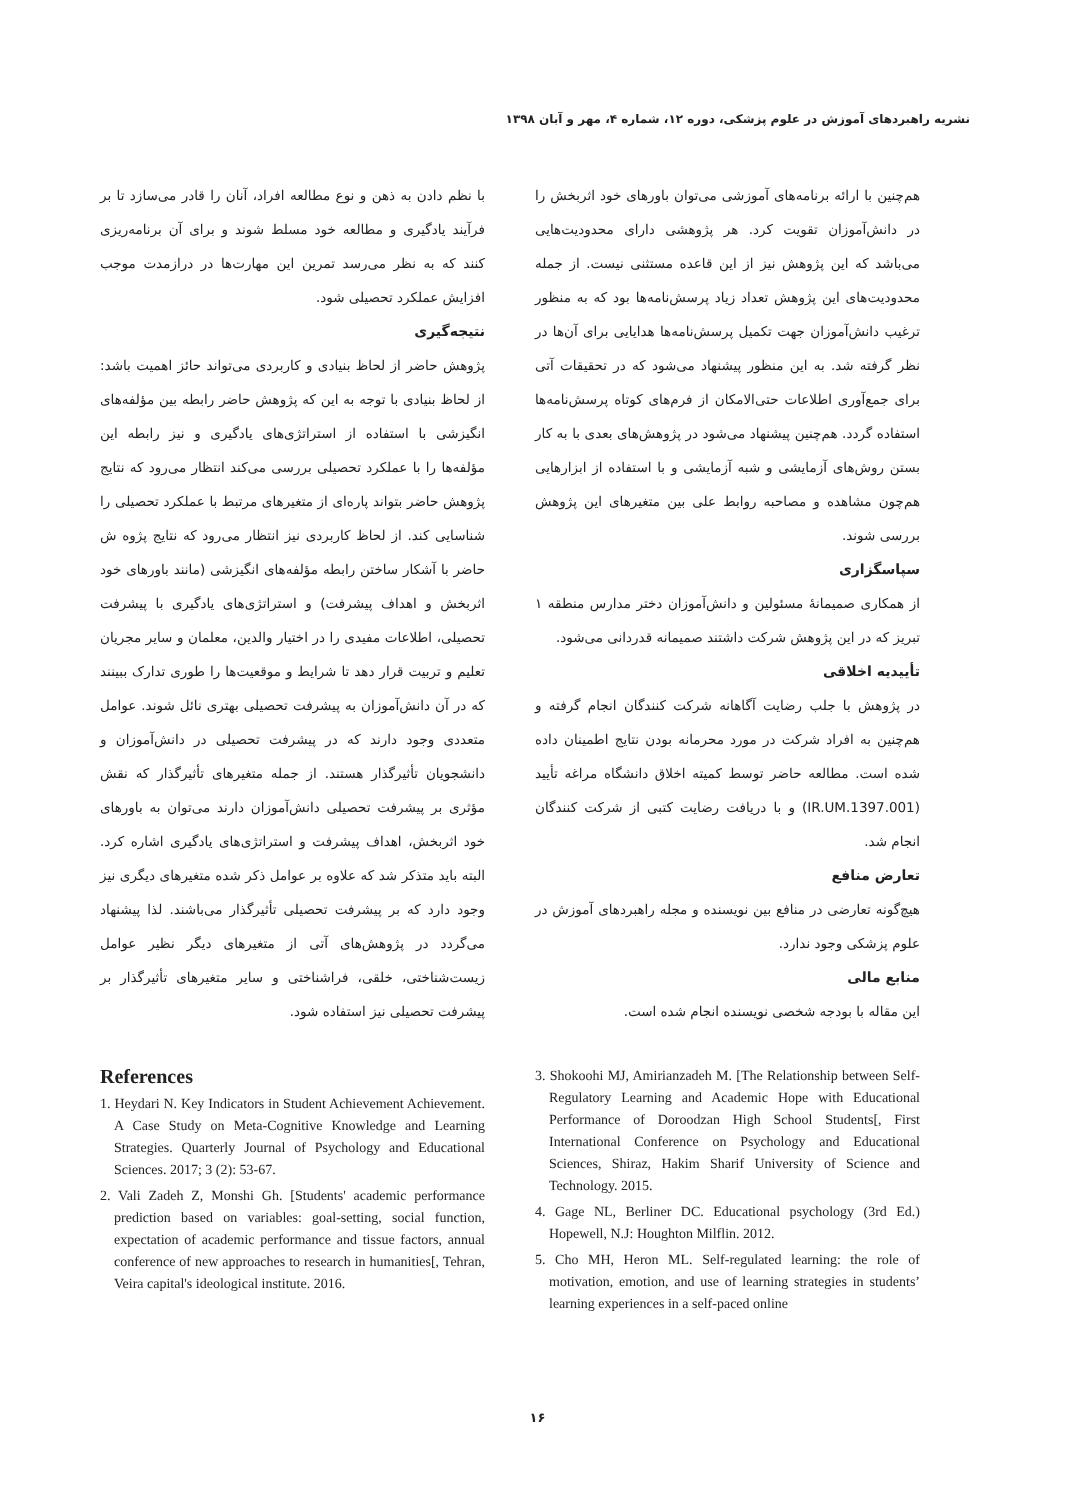نشریه راهبردهای آموزش در علوم پزشکی، دوره ۱۲، شماره ۴، مهر و آبان ۱۳۹۸
با نظم دادن به ذهن و نوع مطالعه افراد، آنان را قادر می‌سازد تا بر فرآیند یادگیری و مطالعه خود مسلط شوند و برای آن برنامه‌ریزی کنند که به نظر می‌رسد تمرین این مهارت‌ها در درازمدت موجب افزایش عملکرد تحصیلی شود.
نتیجه‌گیری
پژوهش حاضر از لحاظ بنیادی و کاربردی می‌تواند حائز اهمیت باشد: از لحاظ بنیادی با توجه به این که پژوهش حاضر رابطه بین مؤلفه‌های انگیزشی با استفاده از استراتژی‌های یادگیری و نیز رابطه این مؤلفه‌ها را با عملکرد تحصیلی بررسی می‌کند انتظار می‌رود که نتایج پژوهش حاضر بتواند پاره‌ای از متغیرهای مرتبط با عملکرد تحصیلی را شناسایی کند. از لحاظ کاربردی نیز انتظار می‌رود که نتایج پژوه ش حاضر با آشکار ساختن رابطه مؤلفه‌های انگیزشی (مانند باورهای خود اثربخش و اهداف پیشرفت) و استراتژی‌های یادگیری با پیشرفت تحصیلی، اطلاعات مفیدی را در اختیار والدین، معلمان و سایر مجریان تعلیم و تربیت قرار دهد تا شرایط و موقعیت‌ها را طوری تدارک ببینند که در آن دانش‌آموزان به پیشرفت تحصیلی بهتری نائل شوند. عوامل متعددی وجود دارند که در پیشرفت تحصیلی در دانش‌آموزان و دانشجویان تأثیرگذار هستند. از جمله متغیرهای تأثیرگذار که نقش مؤثری بر پیشرفت تحصیلی دانش‌آموزان دارند می‌توان به باورهای خود اثربخش، اهداف پیشرفت و استراتژی‌های یادگیری اشاره کرد. البته باید متذکر شد که علاوه بر عوامل ذکر شده متغیرهای دیگری نیز وجود دارد که بر پیشرفت تحصیلی تأثیرگذار می‌باشند. لذا پیشنهاد می‌گردد در پژوهش‌های آتی از متغیرهای دیگر نظیر عوامل زیست‌شناختی، خلقی، فراشناختی و سایر متغیرهای تأثیرگذار بر پیشرفت تحصیلی نیز استفاده شود.
هم‌چنین با ارائه برنامه‌های آموزشی می‌توان باورهای خود اثربخش را در دانش‌آموزان تقویت کرد. هر پژوهشی دارای محدودیت‌هایی می‌باشد که این پژوهش نیز از این قاعده مستثنی نیست. از جمله محدودیت‌های این پژوهش تعداد زیاد پرسش‌نامه‌ها بود که به منظور ترغیب دانش‌آموزان جهت تکمیل پرسش‌نامه‌ها هدایایی برای آن‌ها در نظر گرفته شد. به این منظور پیشنهاد می‌شود که در تحقیقات آتی برای جمع‌آوری اطلاعات حتی‌الامکان از فرم‌های کوتاه پرسش‌نامه‌ها استفاده گردد. هم‌چنین پیشنهاد می‌شود در پژوهش‌های بعدی با به کار بستن روش‌های آزمایشی و شبه آزمایشی و با استفاده از ابزارهایی هم‌چون مشاهده و مصاحبه روابط علی بین متغیرهای این پژوهش بررسی شوند.
سپاسگزاری
از همکاری صمیمانهٔ مسئولین و دانش‌آموزان دختر مدارس منطقه ۱ تبریز که در این پژوهش شرکت داشتند صمیمانه قدردانی می‌شود.
تأییدیه اخلاقی
در پژوهش با جلب رضایت آگاهانه شرکت کنندگان انجام گرفته و هم‌چنین به افراد شرکت در مورد محرمانه بودن نتایج اطمینان داده شده است. مطالعه حاضر توسط کمیته اخلاق دانشگاه مراغه تأیید (IR.UM.1397.001) و با دریافت رضایت کتبی از شرکت کنندگان انجام شد.
تعارض منافع
هیچ‌گونه تعارضی در منافع بین نویسنده و مجله راهبردهای آموزش در علوم پزشکی وجود ندارد.
منابع مالی
این مقاله با بودجه شخصی نویسنده انجام شده است.
References
1. Heydari N. Key Indicators in Student Achievement Achievement. A Case Study on Meta-Cognitive Knowledge and Learning Strategies. Quarterly Journal of Psychology and Educational Sciences. 2017; 3 (2): 53-67.
2. Vali Zadeh Z, Monshi Gh. [Students' academic performance prediction based on variables: goal-setting, social function, expectation of academic performance and tissue factors, annual conference of new approaches to research in humanities[, Tehran, Veira capital's ideological institute. 2016.
3. Shokoohi MJ, Amirianzadeh M. [The Relationship between Self-Regulatory Learning and Academic Hope with Educational Performance of Doroodzan High School Students[, First International Conference on Psychology and Educational Sciences, Shiraz, Hakim Sharif University of Science and Technology. 2015.
4. Gage NL, Berliner DC. Educational psychology (3rd Ed.) Hopewell, N.J: Houghton Milflin. 2012.
5. Cho MH, Heron ML. Self-regulated learning: the role of motivation, emotion, and use of learning strategies in students’ learning experiences in a self-paced online
۱۶